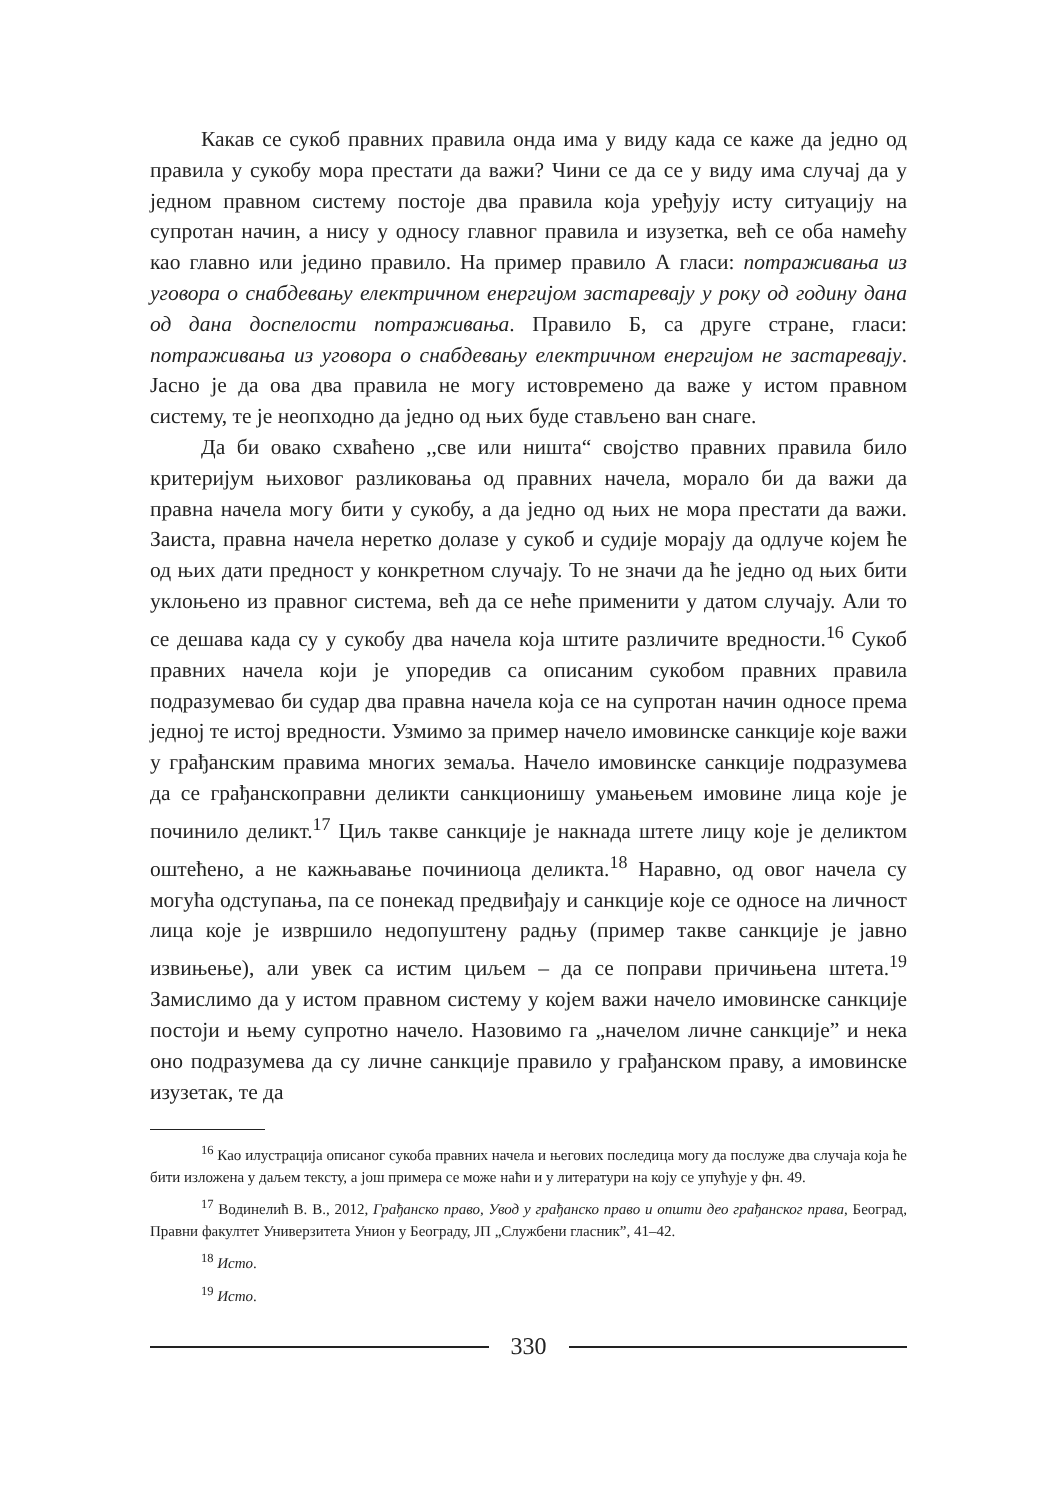Какав се сукоб правних правила онда има у виду када се каже да једно од правила у сукобу мора престати да важи? Чини се да се у виду има случај да у једном правном систему постоје два правила која уређују исту ситуацију на супротан начин, а нису у односу главног правила и изузетка, већ се оба намећу као главно или једино правило. На пример правило А гласи: потраживања из уговора о снабдевању електричном енергијом застаревају у року од годину дана од дана доспелости потраживања. Правило Б, са друге стране, гласи: потраживања из уговора о снабдевању електричном енергијом не застаревају. Јасно је да ова два правила не могу истовремено да важе у истом правном систему, те је неопходно да једно од њих буде стављено ван снаге.
Да би овако схваћено ,,све или ништа“ својство правних правила било критеријум њиховог разликовања од правних начела, морало би да важи да правна начела могу бити у сукобу, а да једно од њих не мора престати да важи. Заиста, правна начела неретко долазе у сукоб и судије морају да одлуче којем ће од њих дати предност у конкретном случају. То не значи да ће једно од њих бити уклоњено из правног система, већ да се неће применити у датом случају. Али то се дешава када су у сукобу два начела која штите различите вредности.<sup>16</sup> Сукоб правних начела који је упоредив са описаним сукобом правних правила подразумевао би судар два правна начела која се на супротан начин односе према једној те истој вредности. Узмимо за пример начело имовинске санкције које важи у грађанским правима многих земаља. Начело имовинске санкције подразумева да се грађанскоправни деликти санкционишу умањењем имовине лица које је починило деликт.<sup>17</sup> Циљ такве санкције је накнада штете лицу које је деликтом оштећено, а не кажњавање починиоца деликта.<sup>18</sup> Наравно, од овог начела су могућа одступања, па се понекад предвиђају и санкције које се односе на личност лица које је извршило недопуштену радњу (пример такве санкције је јавно извињење), али увек са истим циљем – да се поправи причињена штета.<sup>19</sup> Замислимо да у истом правном систему у којем важи начело имовинске санкције постоји и њему супротно начело. Назовимо га „начелом личне санкције” и нека оно подразумева да су личне санкције правило у грађанском праву, а имовинске изузетак, те да
<sup>16</sup> Као илустрација описаног сукоба правних начела и његових последица могу да послуже два случаја која ће бити изложена у даљем тексту, а још примера се може наћи и у литератури на коју се упућује у фн. 49.
<sup>17</sup> Водинелић В. В., 2012, Грађанско право, Увод у грађанско право и општи део грађанског права, Београд, Правни факултет Универзитета Унион у Београду, ЈП „Службени гласник”, 41–42.
<sup>18</sup> Исто.
<sup>19</sup> Исто.
330